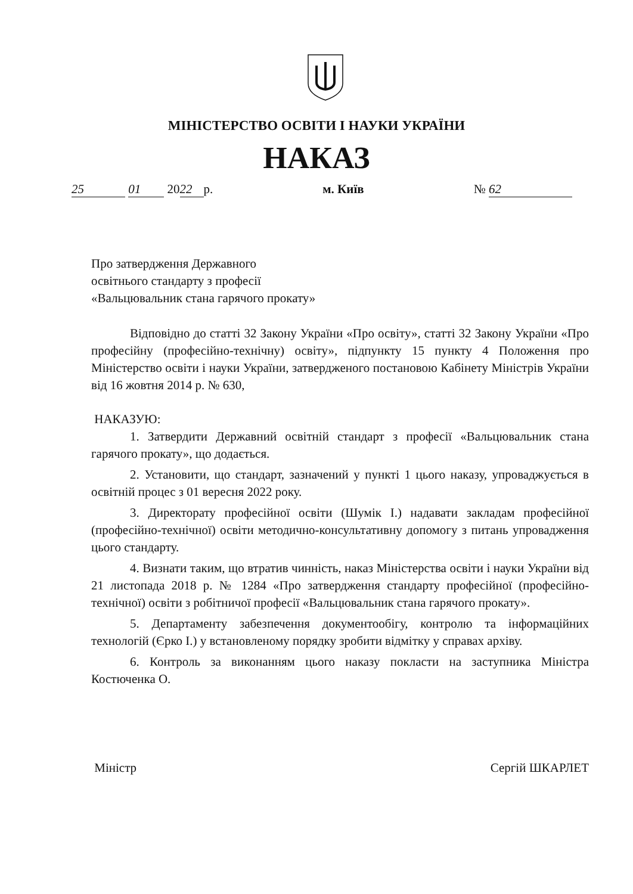МІНІСТЕРСТВО ОСВІТИ І НАУКИ УКРАЇНИ
НАКАЗ
25 01 20 22 р. м. Київ № 62
Про затвердження Державного
освітнього стандарту з професії
«Вальцювальник стана гарячого прокату»
Відповідно до статті 32 Закону України «Про освіту», статті 32 Закону України «Про професійну (професійно-технічну) освіту», підпункту 15 пункту 4 Положення про Міністерство освіти і науки України, затвердженого постановою Кабінету Міністрів України від 16 жовтня 2014 р. № 630,
НАКАЗУЮ:
1. Затвердити Державний освітній стандарт з професії «Вальцювальник стана гарячого прокату», що додається.
2. Установити, що стандарт, зазначений у пункті 1 цього наказу, упроваджується в освітній процес з 01 вересня 2022 року.
3. Директорату професійної освіти (Шумік І.) надавати закладам професійної (професійно-технічної) освіти методично-консультативну допомогу з питань упровадження цього стандарту.
4. Визнати таким, що втратив чинність, наказ Міністерства освіти і науки України від 21 листопада 2018 р. № 1284 «Про затвердження стандарту професійної (професійно-технічної) освіти з робітничої професії «Вальцювальник стана гарячого прокату».
5. Департаменту забезпечення документообігу, контролю та інформаційних технологій (Єрко І.) у встановленому порядку зробити відмітку у справах архіву.
6. Контроль за виконанням цього наказу покласти на заступника Міністра Костюченка О.
Міністр Сергій ШКАРЛЕТ